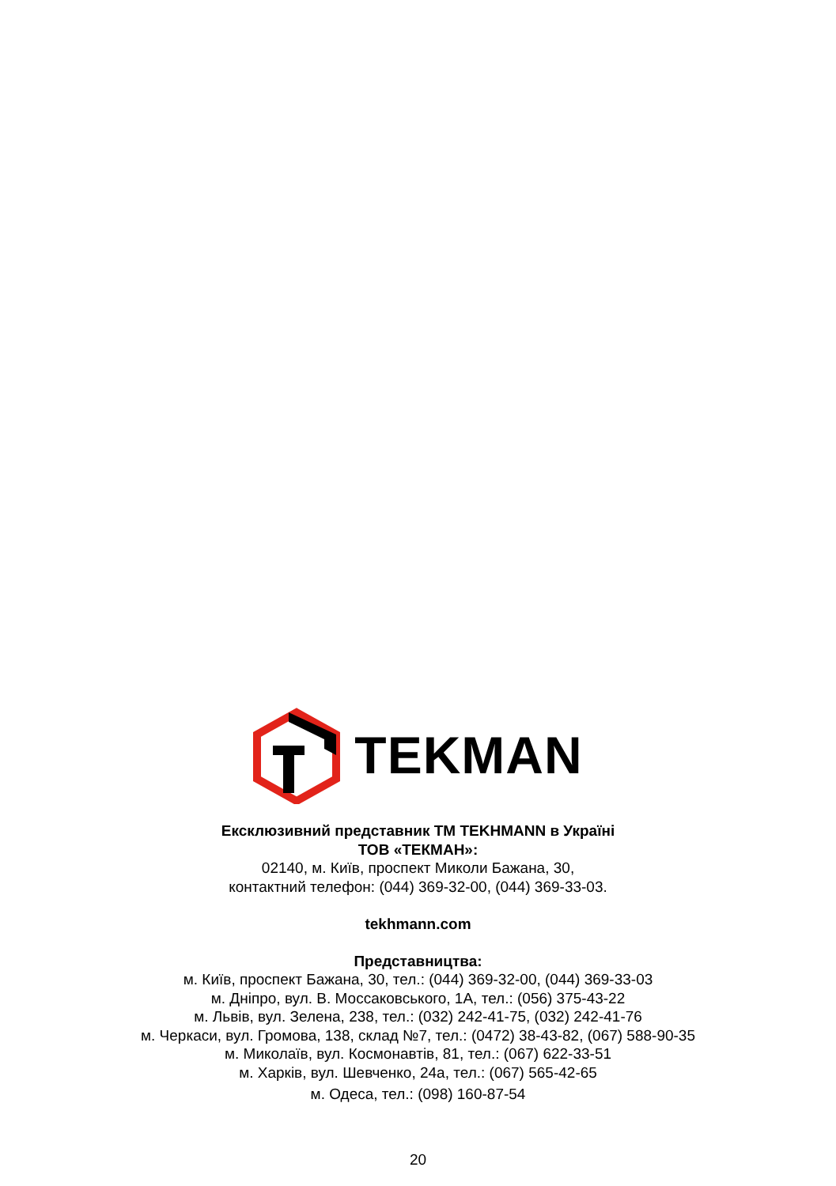TEKMAN
Ексклюзивний представник ТМ TEKHMANN в Україні
ТОВ «ТЕКМАН»:
02140, м. Київ, проспект Миколи Бажана, 30,
контактний телефон: (044) 369-32-00, (044) 369-33-03.
tekhmann.com
Представництва:
м. Київ, проспект Бажана, 30, тел.: (044) 369-32-00, (044) 369-33-03
м. Дніпро, вул. В. Моссаковського, 1А, тел.: (056) 375-43-22
м. Львів, вул. Зелена, 238, тел.: (032) 242-41-75, (032) 242-41-76
м. Черкаси, вул. Громова, 138, склад №7, тел.: (0472) 38-43-82, (067) 588-90-35
м. Миколаїв, вул. Космонавтів, 81, тел.: (067) 622-33-51
м. Харків, вул. Шевченко, 24а, тел.: (067) 565-42-65
м. Одеса, тел.: (098) 160-87-54
20